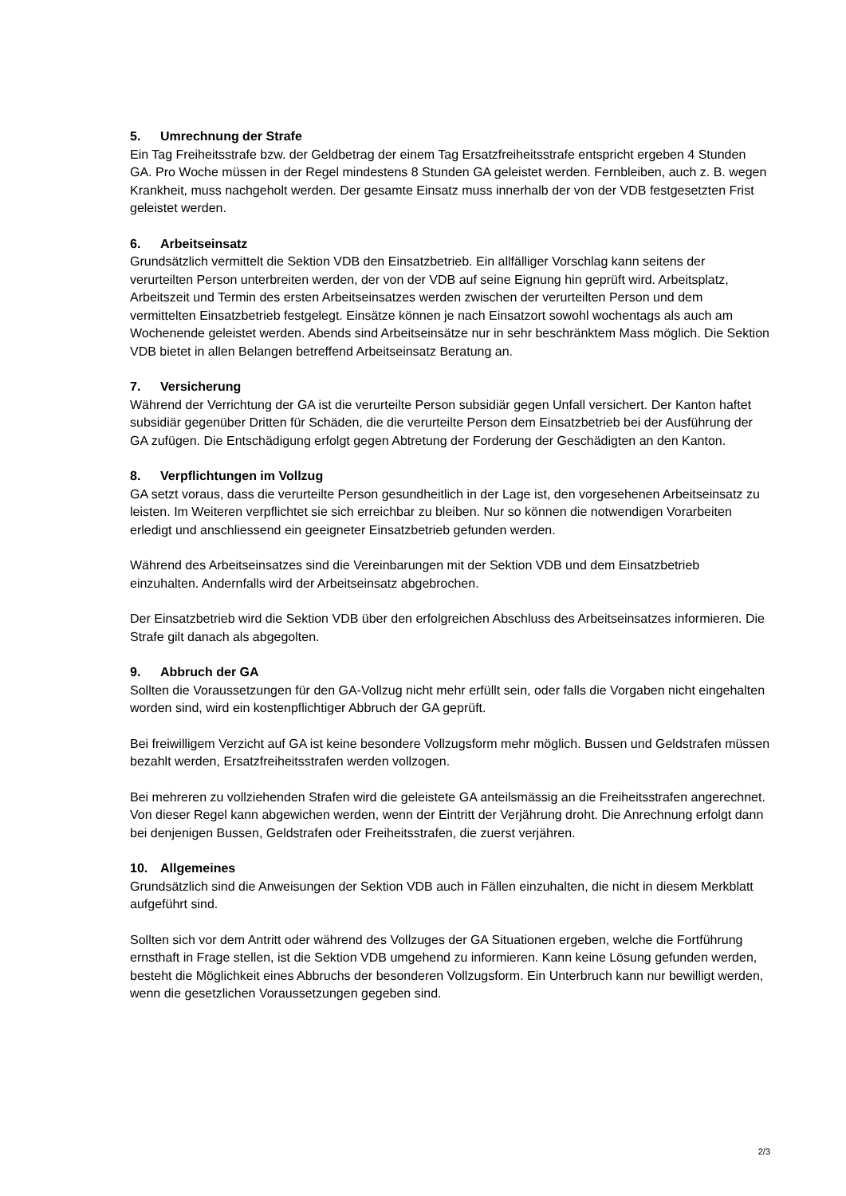5. Umrechnung der Strafe
Ein Tag Freiheitsstrafe bzw. der Geldbetrag der einem Tag Ersatzfreiheitsstrafe entspricht ergeben 4 Stunden GA. Pro Woche müssen in der Regel mindestens 8 Stunden GA geleistet werden. Fernbleiben, auch z. B. wegen Krankheit, muss nachgeholt werden. Der gesamte Einsatz muss innerhalb der von der VDB festgesetzten Frist geleistet werden.
6. Arbeitseinsatz
Grundsätzlich vermittelt die Sektion VDB den Einsatzbetrieb. Ein allfälliger Vorschlag kann seitens der verurteilten Person unterbreiten werden, der von der VDB auf seine Eignung hin geprüft wird. Arbeitsplatz, Arbeitszeit und Termin des ersten Arbeitseinsatzes werden zwischen der verurteilten Person und dem vermittelten Einsatzbetrieb festgelegt. Einsätze können je nach Einsatzort sowohl wochentags als auch am Wochenende geleistet werden. Abends sind Arbeitseinsätze nur in sehr beschränktem Mass möglich. Die Sektion VDB bietet in allen Belangen betreffend Arbeitseinsatz Beratung an.
7. Versicherung
Während der Verrichtung der GA ist die verurteilte Person subsidiär gegen Unfall versichert. Der Kanton haftet subsidiär gegenüber Dritten für Schäden, die die verurteilte Person dem Einsatzbetrieb bei der Ausführung der GA zufügen. Die Entschädigung erfolgt gegen Abtretung der Forderung der Geschädigten an den Kanton.
8. Verpflichtungen im Vollzug
GA setzt voraus, dass die verurteilte Person gesundheitlich in der Lage ist, den vorgesehenen Arbeitseinsatz zu leisten. Im Weiteren verpflichtet sie sich erreichbar zu bleiben. Nur so können die notwendigen Vorarbeiten erledigt und anschliessend ein geeigneter Einsatzbetrieb gefunden werden.
Während des Arbeitseinsatzes sind die Vereinbarungen mit der Sektion VDB und dem Einsatzbetrieb einzuhalten. Andernfalls wird der Arbeitseinsatz abgebrochen.
Der Einsatzbetrieb wird die Sektion VDB über den erfolgreichen Abschluss des Arbeitseinsatzes informieren. Die Strafe gilt danach als abgegolten.
9. Abbruch der GA
Sollten die Voraussetzungen für den GA-Vollzug nicht mehr erfüllt sein, oder falls die Vorgaben nicht eingehalten worden sind, wird ein kostenpflichtiger Abbruch der GA geprüft.
Bei freiwilligem Verzicht auf GA ist keine besondere Vollzugsform mehr möglich. Bussen und Geldstrafen müssen bezahlt werden, Ersatzfreiheitsstrafen werden vollzogen.
Bei mehreren zu vollziehenden Strafen wird die geleistete GA anteilsmässig an die Freiheitsstrafen angerechnet. Von dieser Regel kann abgewichen werden, wenn der Eintritt der Verjährung droht. Die Anrechnung erfolgt dann bei denjenigen Bussen, Geldstrafen oder Freiheitsstrafen, die zuerst verjähren.
10. Allgemeines
Grundsätzlich sind die Anweisungen der Sektion VDB auch in Fällen einzuhalten, die nicht in diesem Merkblatt aufgeführt sind.
Sollten sich vor dem Antritt oder während des Vollzuges der GA Situationen ergeben, welche die Fortführung ernsthaft in Frage stellen, ist die Sektion VDB umgehend zu informieren. Kann keine Lösung gefunden werden, besteht die Möglichkeit eines Abbruchs der besonderen Vollzugsform. Ein Unterbruch kann nur bewilligt werden, wenn die gesetzlichen Voraussetzungen gegeben sind.
2/3